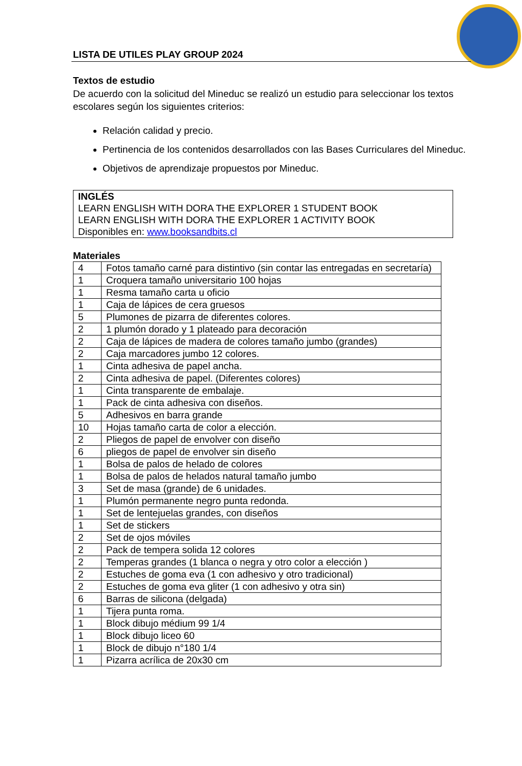LISTA DE UTILES PLAY GROUP 2024
Textos de estudio
De acuerdo con la solicitud del Mineduc se realizó un estudio para seleccionar los textos escolares según los siguientes criterios:
Relación calidad y precio.
Pertinencia de los contenidos desarrollados con las Bases Curriculares del Mineduc.
Objetivos de aprendizaje propuestos por Mineduc.
INGLÉS
LEARN ENGLISH WITH DORA THE EXPLORER 1 STUDENT BOOK
LEARN ENGLISH WITH DORA THE EXPLORER 1 ACTIVITY BOOK
Disponibles en: www.booksandbits.cl
Materiales
| 4 | Fotos tamaño carné para distintivo (sin contar las entregadas en secretaría) |
| 1 | Croquera tamaño universitario 100 hojas |
| 1 | Resma tamaño carta u oficio |
| 1 | Caja de lápices de cera gruesos |
| 5 | Plumones de pizarra de diferentes colores. |
| 2 | 1 plumón dorado y 1 plateado para decoración |
| 2 | Caja de lápices de madera de colores tamaño jumbo (grandes) |
| 2 | Caja marcadores jumbo 12 colores. |
| 1 | Cinta adhesiva de papel ancha. |
| 2 | Cinta adhesiva de papel. (Diferentes colores) |
| 1 | Cinta transparente de embalaje. |
| 1 | Pack de cinta adhesiva con diseños. |
| 5 | Adhesivos en barra grande |
| 10 | Hojas tamaño carta de color a elección. |
| 2 | Pliegos de papel de envolver con diseño |
| 6 | pliegos de papel de envolver sin diseño |
| 1 | Bolsa de palos de helado de colores |
| 1 | Bolsa de palos de helados natural tamaño jumbo |
| 3 | Set de masa (grande) de 6 unidades. |
| 1 | Plumón permanente negro punta redonda. |
| 1 | Set de lentejuelas grandes, con diseños |
| 1 | Set de stickers |
| 2 | Set de ojos móviles |
| 2 | Pack de tempera solida 12 colores |
| 2 | Temperas grandes (1 blanca o negra y otro color a elección ) |
| 2 | Estuches de goma eva (1 con adhesivo y otro tradicional) |
| 2 | Estuches de goma eva gliter (1 con adhesivo y otra sin) |
| 6 | Barras de silicona (delgada) |
| 1 | Tijera punta roma. |
| 1 | Block dibujo médium 99 1/4 |
| 1 | Block dibujo liceo 60 |
| 1 | Block de dibujo n°180 1/4 |
| 1 | Pizarra acrílica de 20x30 cm |